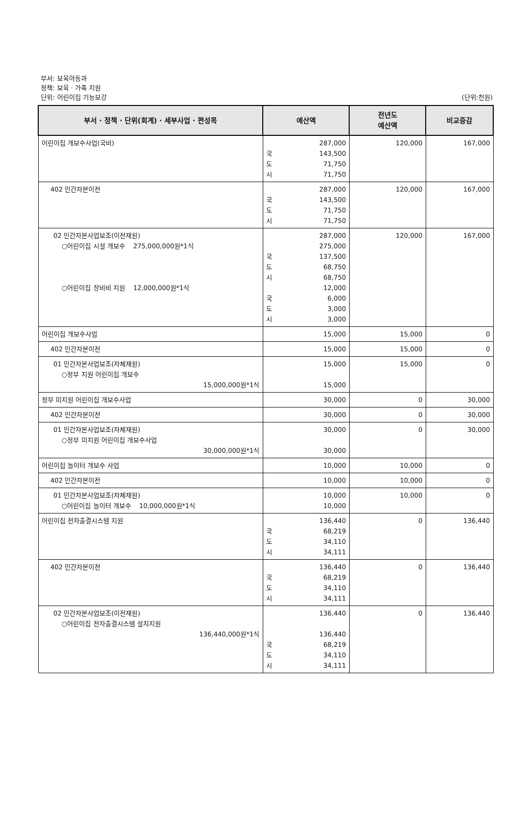부서: 보육아동과
정책: 보육 · 가족 지원
단위: 어린이집 기능보강
(단위:천원)
| 부서 · 정책 · 단위(회계) · 세부사업 · 편성목 | 예산액 | 전년도 예산액 | 비교증감 |
| --- | --- | --- | --- |
| 어린이집 개보수사업(국비) | 287,000 국 143,500 도 71,750 시 71,750 | 120,000 | 167,000 |
| 402 민간자본이전 | 287,000 국 143,500 도 71,750 시 71,750 | 120,000 | 167,000 |
| 02 민간자본사업보조(이전재원) ○어린이집 시설 개보수 275,000,000원*1식 ○어린이집 장비비 지원 12,000,000원*1식 | 287,000 275,000 국 137,500 도 68,750 시 68,750 12,000 국 6,000 도 3,000 시 3,000 | 120,000 | 167,000 |
| 어린이집 개보수사업 | 15,000 | 15,000 | 0 |
| 402 민간자본이전 | 15,000 | 15,000 | 0 |
| 01 민간자본사업보조(자체재원) ○정부 지원 어린이집 개보수 15,000,000원*1식 | 15,000 15,000 | 15,000 | 0 |
| 정부 미지원 어린이집 개보수사업 | 30,000 | 0 | 30,000 |
| 402 민간자본이전 | 30,000 | 0 | 30,000 |
| 01 민간자본사업보조(자체재원) ○정부 미지원 어린이집 개보수사업 30,000,000원*1식 | 30,000 30,000 | 0 | 30,000 |
| 어린이집 놀이터 개보수 사업 | 10,000 | 10,000 | 0 |
| 402 민간자본이전 | 10,000 | 10,000 | 0 |
| 01 민간자본사업보조(자체재원) ○어린이집 놀이터 개보수 10,000,000원*1식 | 10,000 10,000 | 10,000 | 0 |
| 어린이집 전자출결시스템 지원 | 136,440 국 68,219 도 34,110 시 34,111 | 0 | 136,440 |
| 402 민간자본이전 | 136,440 국 68,219 도 34,110 시 34,111 | 0 | 136,440 |
| 02 민간자본사업보조(이전재원) ○어린이집 전자출결시스템 설치지원 136,440,000원*1식 | 136,440 136,440 국 68,219 도 34,110 시 34,111 | 0 | 136,440 |